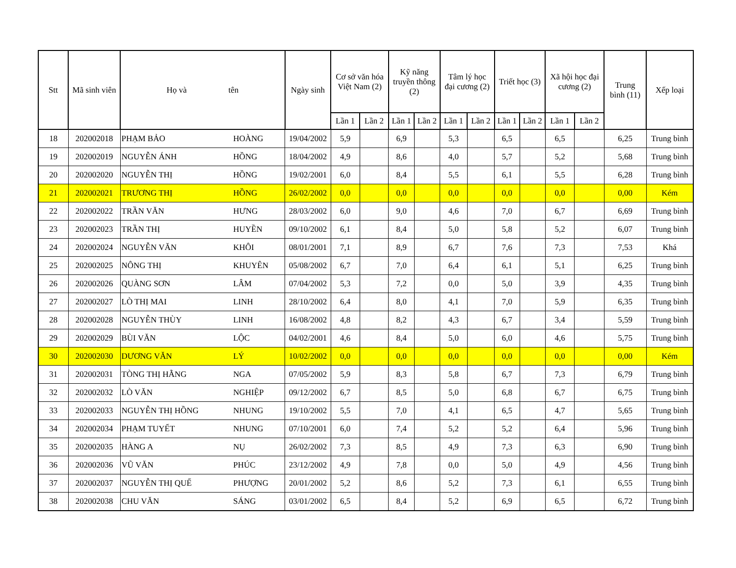| Stt | Mã sinh viên | Họ và tên | | Ngày sinh | Cơ sở văn hóa Việt Nam (2) | | Kỹ năng truyền thông (2) | | Tâm lý học đại cương (2) | | Triết học (3) | | Xã hội học đại cương (2) | | Trung bình (11) | Xếp loại |
| --- | --- | --- | --- | --- | --- | --- | --- | --- | --- | --- | --- | --- | --- | --- | --- | --- |
| | | | | | Lần 1 | Lần 2 | Lần 1 | Lần 2 | Lần 1 | Lần 2 | Lần 1 | Lần 2 | Lần 1 | Lần 2 | | |
| 18 | 202002018 | PHẠM BẢO | HOÀNG | 19/04/2002 | 5,9 | | 6,9 | | 5,3 | | 6,5 | | 6,5 | | 6,25 | Trung bình |
| 19 | 202002019 | NGUYỄN ÁNH | HỒNG | 18/04/2002 | 4,9 | | 8,6 | | 4,0 | | 5,7 | | 5,2 | | 5,68 | Trung bình |
| 20 | 202002020 | NGUYỄN THỊ | HỒNG | 19/02/2001 | 6,0 | | 8,4 | | 5,5 | | 6,1 | | 5,5 | | 6,28 | Trung bình |
| 21 | 202002021 | TRƯƠNG THỊ | HỒNG | 26/02/2002 | 0,0 | | 0,0 | | 0,0 | | 0,0 | | 0,0 | | 0,00 | Kém |
| 22 | 202002022 | TRẦN VĂN | HƯNG | 28/03/2002 | 6,0 | | 9,0 | | 4,6 | | 7,0 | | 6,7 | | 6,69 | Trung bình |
| 23 | 202002023 | TRẦN THỊ | HUYỀN | 09/10/2002 | 6,1 | | 8,4 | | 5,0 | | 5,8 | | 5,2 | | 6,07 | Trung bình |
| 24 | 202002024 | NGUYỄN VĂN | KHÔI | 08/01/2001 | 7,1 | | 8,9 | | 6,7 | | 7,6 | | 7,3 | | 7,53 | Khá |
| 25 | 202002025 | NÔNG THỊ | KHUYÊN | 05/08/2002 | 6,7 | | 7,0 | | 6,4 | | 6,1 | | 5,1 | | 6,25 | Trung bình |
| 26 | 202002026 | QUÀNG SƠN | LÂM | 07/04/2002 | 5,3 | | 7,2 | | 0,0 | | 5,0 | | 3,9 | | 4,35 | Trung bình |
| 27 | 202002027 | LÒ THỊ MAI | LINH | 28/10/2002 | 6,4 | | 8,0 | | 4,1 | | 7,0 | | 5,9 | | 6,35 | Trung bình |
| 28 | 202002028 | NGUYỄN THÙY | LINH | 16/08/2002 | 4,8 | | 8,2 | | 4,3 | | 6,7 | | 3,4 | | 5,59 | Trung bình |
| 29 | 202002029 | BÙI VĂN | LỘC | 04/02/2001 | 4,6 | | 8,4 | | 5,0 | | 6,0 | | 4,6 | | 5,75 | Trung bình |
| 30 | 202002030 | DƯƠNG VĂN | LÝ | 10/02/2002 | 0,0 | | 0,0 | | 0,0 | | 0,0 | | 0,0 | | 0,00 | Kém |
| 31 | 202002031 | TÒNG THỊ HẰNG | NGA | 07/05/2002 | 5,9 | | 8,3 | | 5,8 | | 6,7 | | 7,3 | | 6,79 | Trung bình |
| 32 | 202002032 | LÒ VĂN | NGHIỆP | 09/12/2002 | 6,7 | | 8,5 | | 5,0 | | 6,8 | | 6,7 | | 6,75 | Trung bình |
| 33 | 202002033 | NGUYỄN THỊ HỒNG | NHUNG | 19/10/2002 | 5,5 | | 7,0 | | 4,1 | | 6,5 | | 4,7 | | 5,65 | Trung bình |
| 34 | 202002034 | PHẠM TUYẾT | NHUNG | 07/10/2001 | 6,0 | | 7,4 | | 5,2 | | 5,2 | | 6,4 | | 5,96 | Trung bình |
| 35 | 202002035 | HÀNG A | NỤ | 26/02/2002 | 7,3 | | 8,5 | | 4,9 | | 7,3 | | 6,3 | | 6,90 | Trung bình |
| 36 | 202002036 | VŨ VĂN | PHÚC | 23/12/2002 | 4,9 | | 7,8 | | 0,0 | | 5,0 | | 4,9 | | 4,56 | Trung bình |
| 37 | 202002037 | NGUYỄN THỊ QUẾ | PHƯỢNG | 20/01/2002 | 5,2 | | 8,6 | | 5,2 | | 7,3 | | 6,1 | | 6,55 | Trung bình |
| 38 | 202002038 | CHU VĂN | SÁNG | 03/01/2002 | 6,5 | | 8,4 | | 5,2 | | 6,9 | | 6,5 | | 6,72 | Trung bình |